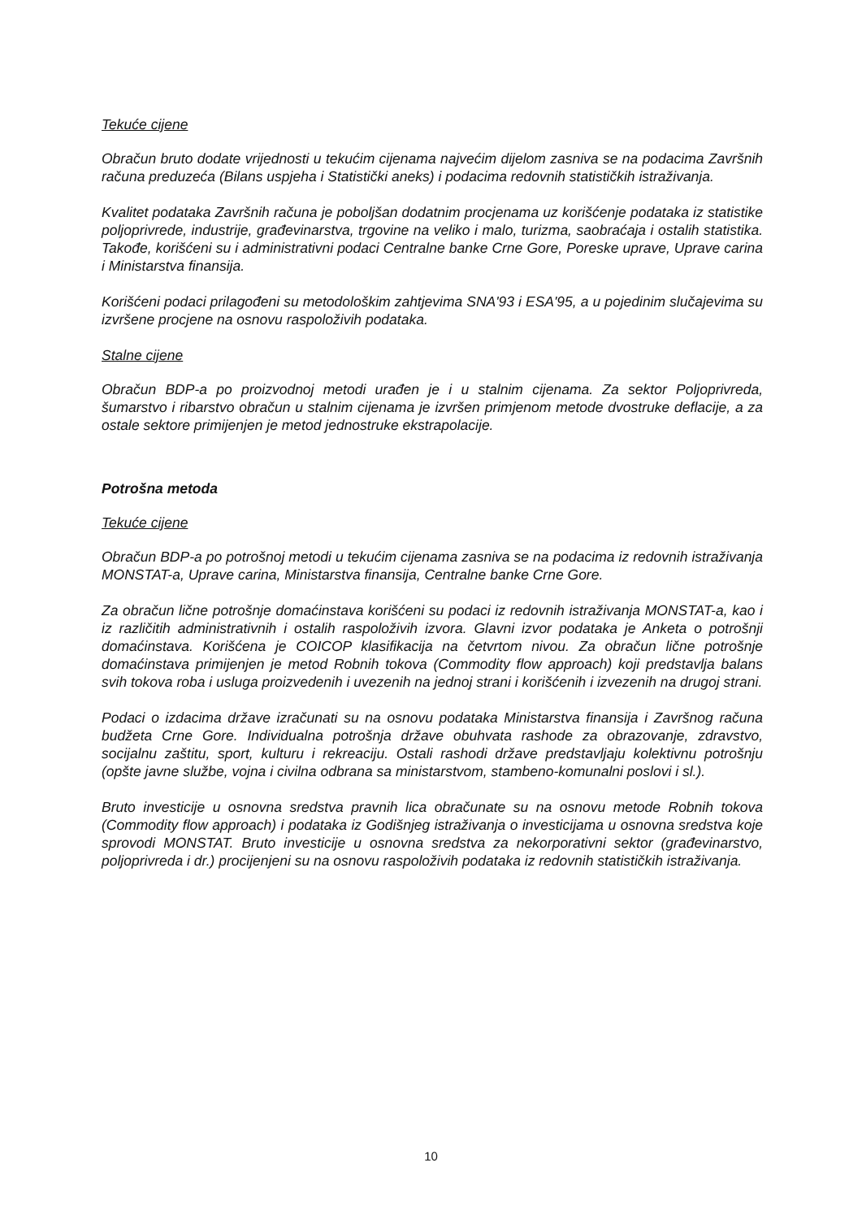Tekuće cijene
Obračun bruto dodate vrijednosti u tekućim cijenama najvećim dijelom zasniva se na podacima Završnih računa preduzeća (Bilans uspjeha i Statistički aneks) i podacima redovnih statističkih istraživanja.
Kvalitet podataka Završnih računa je poboljšan dodatnim procjenama uz korišćenje podataka iz statistike poljoprivrede, industrije, građevinarstva, trgovine na veliko i malo, turizma, saobraćaja i ostalih statistika. Takođe, korišćeni su i administrativni podaci Centralne banke Crne Gore, Poreske uprave, Uprave carina i Ministarstva finansija.
Korišćeni podaci prilagođeni su metodološkim zahtjevima SNA'93 i ESA'95, a u pojedinim slučajevima su izvršene procjene na osnovu raspoloživih podataka.
Stalne cijene
Obračun BDP-a po proizvodnoj metodi urađen je i u stalnim cijenama. Za sektor Poljoprivreda, šumarstvo i ribarstvo obračun u stalnim cijenama je izvršen primjenom metode dvostruke deflacije, a za ostale sektore primijenjen je metod jednostruke ekstrapolacije.
Potrošna metoda
Tekuće cijene
Obračun BDP-a po potrošnoj metodi u tekućim cijenama zasniva se na podacima iz redovnih istraživanja MONSTAT-a, Uprave carina, Ministarstva finansija, Centralne banke Crne Gore.
Za obračun lične potrošnje domaćinstava korišćeni su podaci iz redovnih istraživanja MONSTAT-a, kao i iz različitih administrativnih i ostalih raspoloživih izvora. Glavni izvor podataka je Anketa o potrošnji domaćinstava. Korišćena je COICOP klasifikacija na četvrtom nivou. Za obračun lične potrošnje domaćinstava primijenjen je metod Robnih tokova (Commodity flow approach) koji predstavlja balans svih tokova roba i usluga proizvedenih i uvezenih na jednoj strani i korišćenih i izvezenih na drugoj strani.
Podaci o izdacima države izračunati su na osnovu podataka Ministarstva finansija i Završnog računa budžeta Crne Gore. Individualna potrošnja države obuhvata rashode za obrazovanje, zdravstvo, socijalnu zaštitu, sport, kulturu i rekreaciju. Ostali rashodi države predstavljaju kolektivnu potrošnju (opšte javne službe, vojna i civilna odbrana sa ministarstvom, stambeno-komunalni poslovi i sl.).
Bruto investicije u osnovna sredstva pravnih lica obračunate su na osnovu metode Robnih tokova (Commodity flow approach) i podataka iz Godišnjeg istraživanja o investicijama u osnovna sredstva koje sprovodi MONSTAT. Bruto investicije u osnovna sredstva za nekorporativni sektor (građevinarstvo, poljoprivreda i dr.) procijenjeni su na osnovu raspoloživih podataka iz redovnih statističkih istraživanja.
10